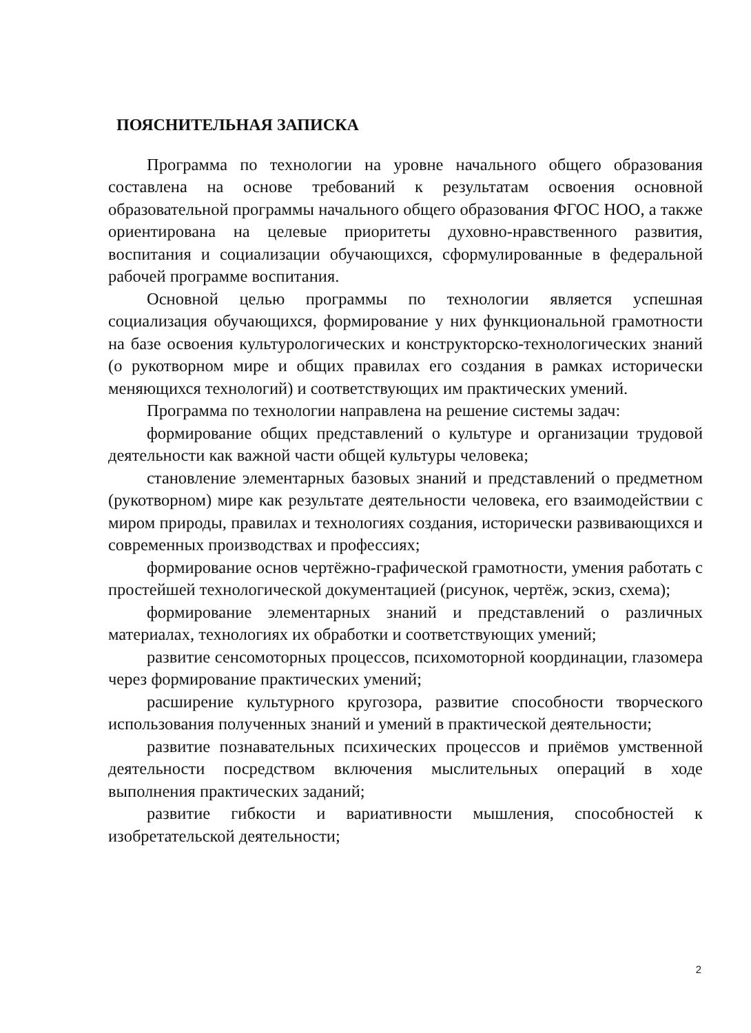ПОЯСНИТЕЛЬНАЯ ЗАПИСКА
Программа по технологии на уровне начального общего образования составлена на основе требований к результатам освоения основной образовательной программы начального общего образования ФГОС НОО, а также ориентирована на целевые приоритеты духовно-нравственного развития, воспитания и социализации обучающихся, сформулированные в федеральной рабочей программе воспитания.
Основной целью программы по технологии является успешная социализация обучающихся, формирование у них функциональной грамотности на базе освоения культурологических и конструкторско-технологических знаний (о рукотворном мире и общих правилах его создания в рамках исторически меняющихся технологий) и соответствующих им практических умений.
Программа по технологии направлена на решение системы задач:
формирование общих представлений о культуре и организации трудовой деятельности как важной части общей культуры человека;
становление элементарных базовых знаний и представлений о предметном (рукотворном) мире как результате деятельности человека, его взаимодействии с миром природы, правилах и технологиях создания, исторически развивающихся и современных производствах и профессиях;
формирование основ чертёжно-графической грамотности, умения работать с простейшей технологической документацией (рисунок, чертёж, эскиз, схема);
формирование элементарных знаний и представлений о различных материалах, технологиях их обработки и соответствующих умений;
развитие сенсомоторных процессов, психомоторной координации, глазомера через формирование практических умений;
расширение культурного кругозора, развитие способности творческого использования полученных знаний и умений в практической деятельности;
развитие познавательных психических процессов и приёмов умственной деятельности посредством включения мыслительных операций в ходе выполнения практических заданий;
развитие гибкости и вариативности мышления, способностей к изобретательской деятельности;
2